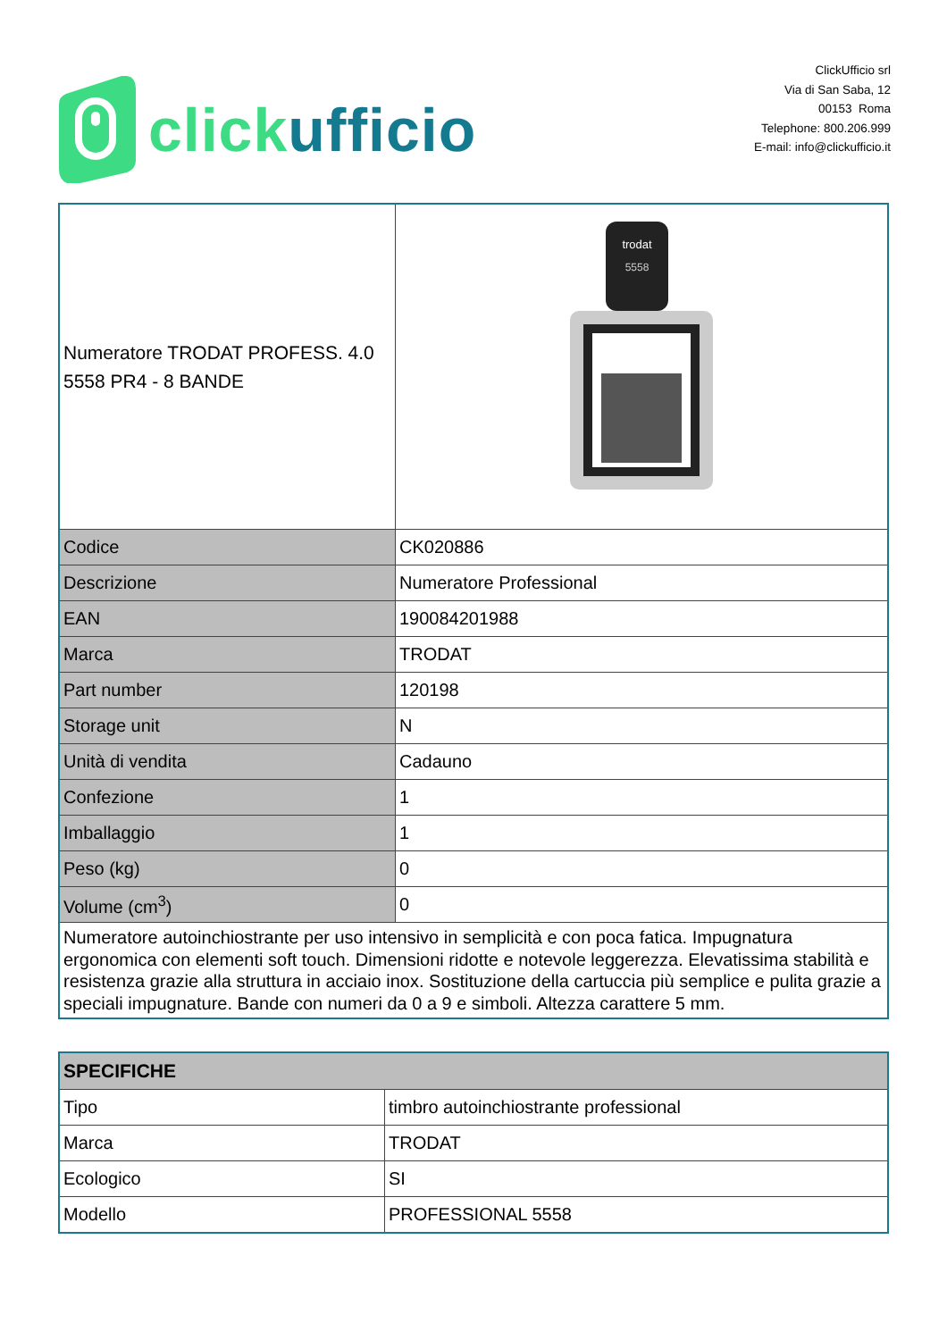click ufficio
ClickUfficio srl
Via di San Saba, 12
00153 Roma
Telephone: 800.206.999
E-mail: info@clickufficio.it
| Numeratore TRODAT PROFESS. 4.0 5558 PR4 - 8 BANDE | trodat 5558 |
| Codice | CK020886 |
| Descrizione | Numeratore Professional |
| EAN | 190084201988 |
| Marca | TRODAT |
| Part number | 120198 |
| Storage unit | N |
| Unità di vendita | Cadauno |
| Confezione | 1 |
| Imballaggio | 1 |
| Peso (kg) | 0 |
| Volume (cm<sup>3</sup>) | 0 |
| Numeratore autoinchiostrante per uso intensivo in semplicità e con poca fatica. Impugnatura ergonomica con elementi soft touch. Dimensioni ridotte e notevole leggerezza. Elevatissima stabilità e resistenza grazie alla struttura in acciaio inox. Sostituzione della cartuccia più semplice e pulita grazie a speciali impugnature. Bande con numeri da 0 a 9 e simboli. Altezza carattere 5 mm. | |
| SPECIFICHE | |
| --- | --- |
| Tipo | timbro autoinchiostrante professional |
| Marca | TRODAT |
| Ecologico | SI |
| Modello | PROFESSIONAL 5558 |